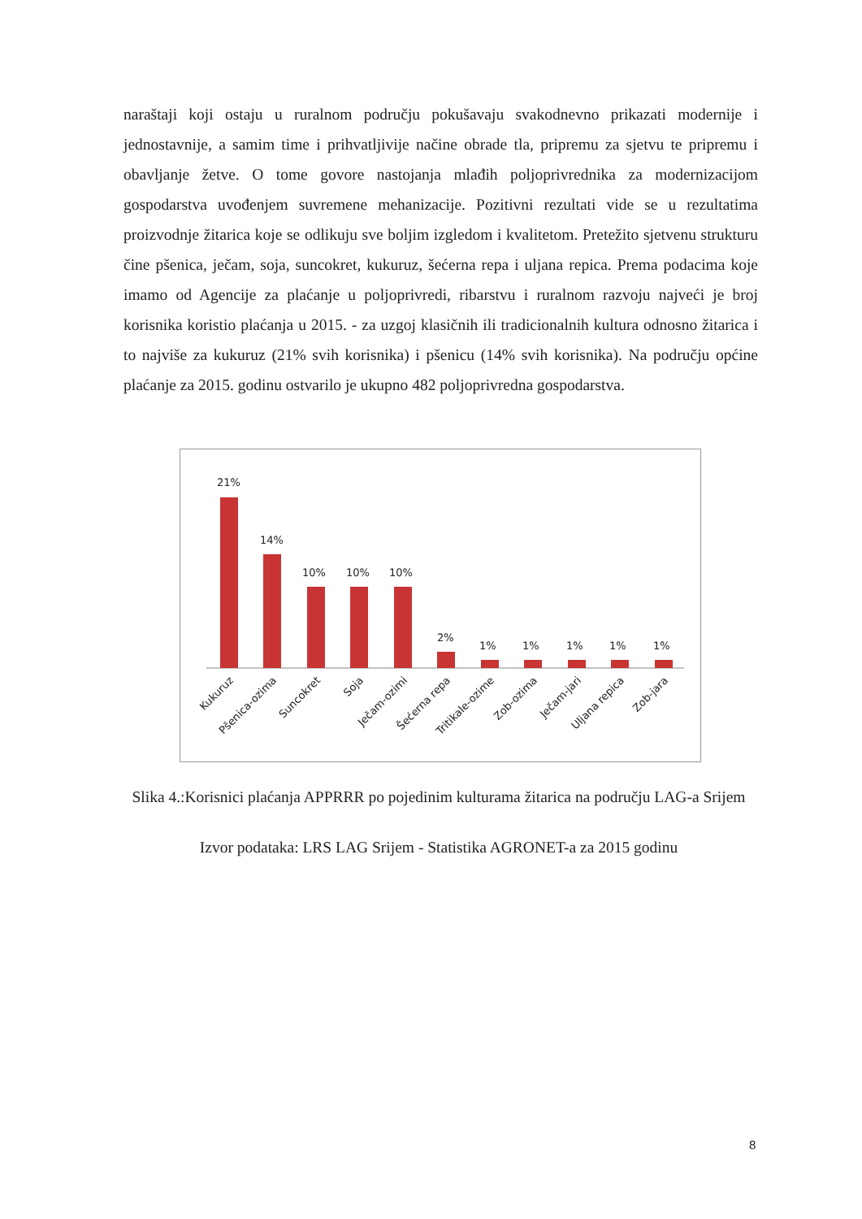naraštaji koji ostaju u ruralnom području pokušavaju svakodnevno prikazati modernije i jednostavnije, a samim time i prihvatljivije načine obrade tla, pripremu za sjetvu te pripremu i obavljanje žetve. O tome govore nastojanja mlađih poljoprivrednika za modernizacijom gospodarstva uvođenjem suvremene mehanizacije. Pozitivni rezultati vide se u rezultatima proizvodnje žitarica koje se odlikuju sve boljim izgledom i kvalitetom. Pretežito sjetvenu strukturu čine pšenica, ječam, soja, suncokret, kukuruz, šećerna repa i uljana repica. Prema podacima koje imamo od Agencije za plaćanje u poljoprivredi, ribarstvu i ruralnom razvoju najveći je broj korisnika koristio plaćanja u 2015. - za uzgoj klasičnih ili tradicionalnih kultura odnosno žitarica i to najviše za kukuruz (21% svih korisnika) i pšenicu (14% svih korisnika). Na području općine plaćanje za 2015. godinu ostvarilo je ukupno 482 poljoprivredna gospodarstva.
21%
14%
10%
10%
10%
2%
1%
1%
1%
1%
1%
Kukuruz
Pšenica-ozima
Suncokret
Soja
Ječam-ozimi
Šećerna repa
Tritikale-ozime
Zob-ozima
Ječam-jari
Uljana repica
Zob-jara
Slika 4.:Korisnici plaćanja APPRRR po pojedinim kulturama žitarica na području LAG-a Srijem
Izvor podataka: LRS LAG Srijem - Statistika AGRONET-a za 2015 godinu
8